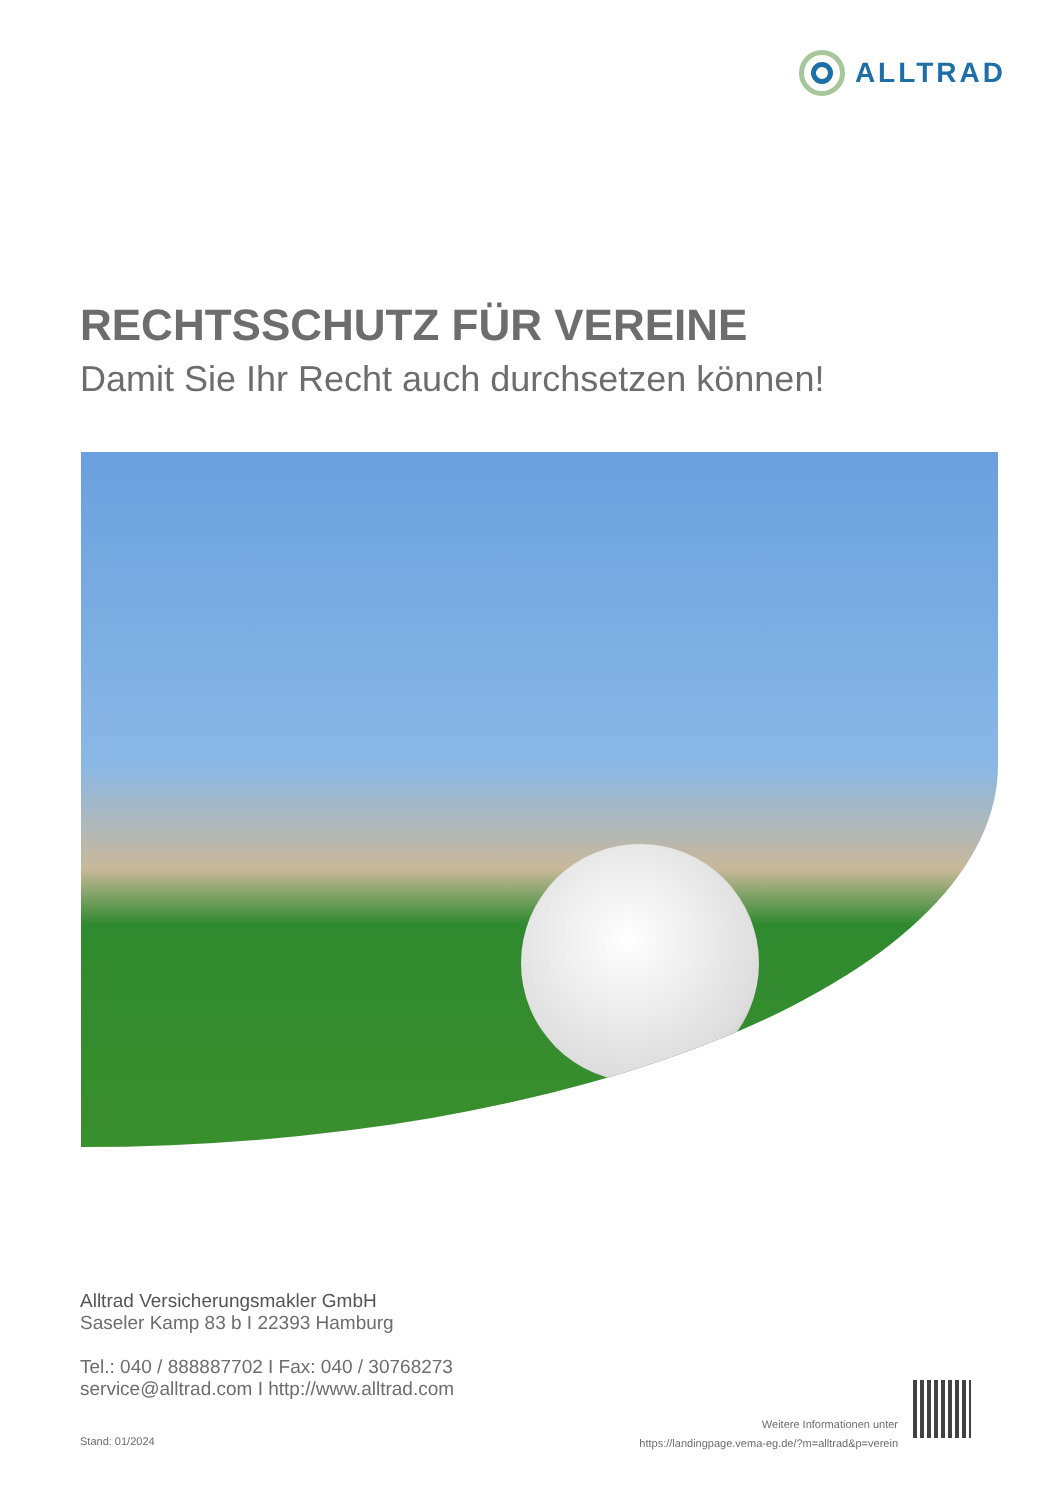ALLTRAD
RECHTSSCHUTZ FÜR VEREINE
Damit Sie Ihr Recht auch durchsetzen können!
Alltrad Versicherungsmakler GmbH
Saseler Kamp 83 b I 22393 Hamburg
Tel.: 040 / 888887702 I Fax: 040 / 30768273
service@alltrad.com I http://www.alltrad.com
Stand: 01/2024
Weitere Informationen unter
https://landingpage.vema-eg.de/?m=alltrad&p=verein